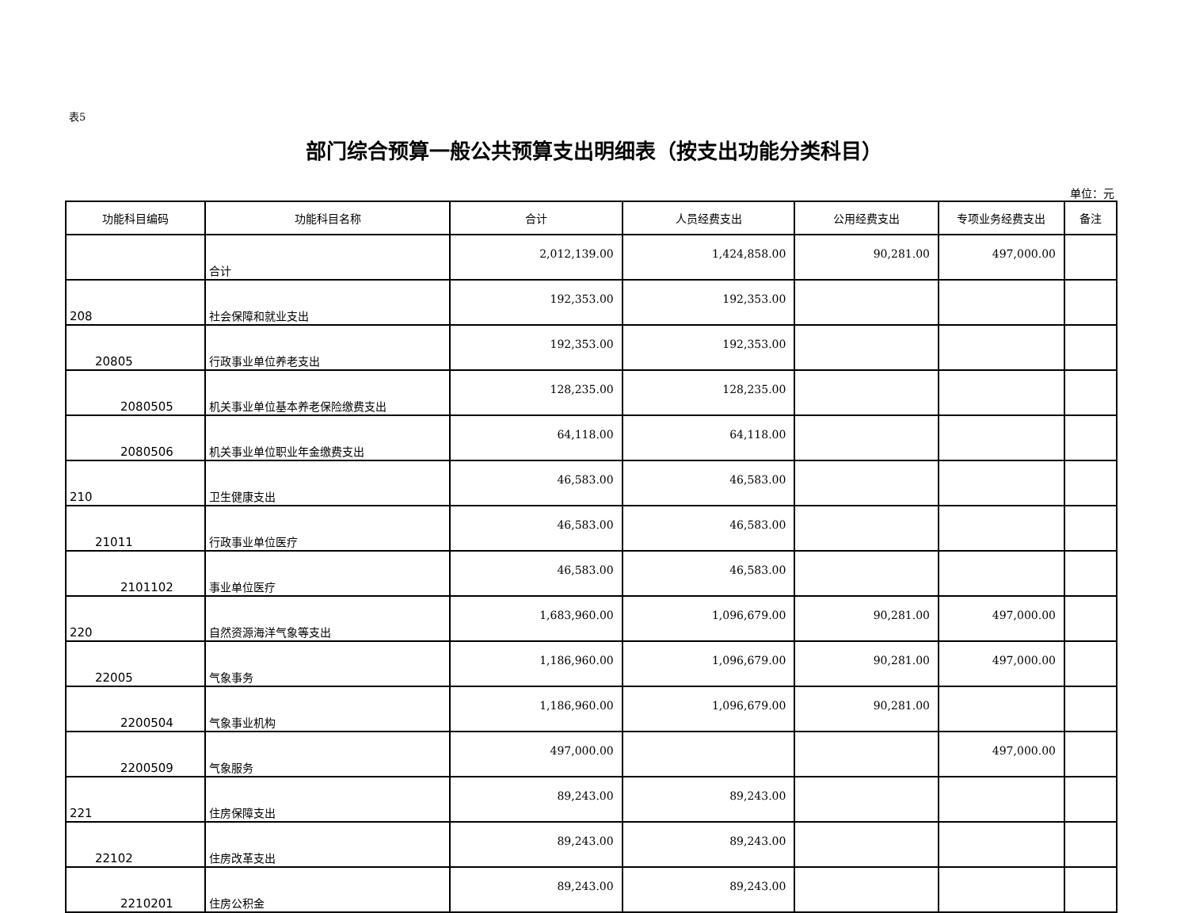表5
部门综合预算一般公共预算支出明细表（按支出功能分类科目）
单位：元
| 功能科目编码 | 功能科目名称 | 合计 | 人员经费支出 | 公用经费支出 | 专项业务经费支出 | 备注 |
| --- | --- | --- | --- | --- | --- | --- |
| | 合计 | 2,012,139.00 | 1,424,858.00 | 90,281.00 | 497,000.00 | |
| 208 | 社会保障和就业支出 | 192,353.00 | 192,353.00 | | | |
| 20805 | 行政事业单位养老支出 | 192,353.00 | 192,353.00 | | | |
| 2080505 | 机关事业单位基本养老保险缴费支出 | 128,235.00 | 128,235.00 | | | |
| 2080506 | 机关事业单位职业年金缴费支出 | 64,118.00 | 64,118.00 | | | |
| 210 | 卫生健康支出 | 46,583.00 | 46,583.00 | | | |
| 21011 | 行政事业单位医疗 | 46,583.00 | 46,583.00 | | | |
| 2101102 | 事业单位医疗 | 46,583.00 | 46,583.00 | | | |
| 220 | 自然资源海洋气象等支出 | 1,683,960.00 | 1,096,679.00 | 90,281.00 | 497,000.00 | |
| 22005 | 气象事务 | 1,186,960.00 | 1,096,679.00 | 90,281.00 | 497,000.00 | |
| 2200504 | 气象事业机构 | 1,186,960.00 | 1,096,679.00 | 90,281.00 | | |
| 2200509 | 气象服务 | 497,000.00 | | | 497,000.00 | |
| 221 | 住房保障支出 | 89,243.00 | 89,243.00 | | | |
| 22102 | 住房改革支出 | 89,243.00 | 89,243.00 | | | |
| 2210201 | 住房公积金 | 89,243.00 | 89,243.00 | | | |